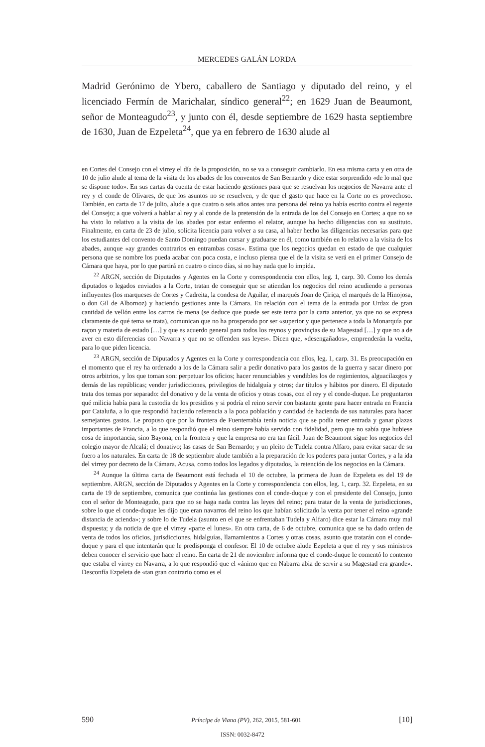MERCEDES GALÁN LORDA
Madrid Gerónimo de Ybero, caballero de Santiago y diputado del reino, y el licenciado Fermín de Marichalar, síndico general<sup>22</sup>; en 1629 Juan de Beaumont, señor de Monteagudo<sup>23</sup>, y junto con él, desde septiembre de 1629 hasta septiembre de 1630, Juan de Ezpeleta<sup>24</sup>, que ya en febrero de 1630 alude al
en Cortes del Consejo con el virrey el día de la proposición, no se va a conseguir cambiarlo. En esa misma carta y en otra de 10 de julio alude al tema de la visita de los abades de los conventos de San Bernardo y dice estar sorprendido «de lo mal que se dispone todo». En sus cartas da cuenta de estar haciendo gestiones para que se resuelvan los negocios de Navarra ante el rey y el conde de Olivares, de que los asuntos no se resuelven, y de que el gasto que hace en la Corte no es provechoso. También, en carta de 17 de julio, alude a que cuatro o seis años antes una persona del reino ya había escrito contra el regente del Consejo; a que volverá a hablar al rey y al conde de la pretensión de la entrada de los del Consejo en Cortes; a que no se ha visto lo relativo a la visita de los abades por estar enfermo el relator, aunque ha hecho diligencias con su sustituto. Finalmente, en carta de 23 de julio, solicita licencia para volver a su casa, al haber hecho las diligencias necesarias para que los estudiantes del convento de Santo Domingo puedan cursar y graduarse en él, como también en lo relativo a la visita de los abades, aunque «ay grandes contrarios en entrambas cosas». Estima que los negocios quedan en estado de que cualquier persona que se nombre los pueda acabar con poca costa, e incluso piensa que el de la visita se verá en el primer Consejo de Cámara que haya, por lo que partirá en cuatro o cinco días, si no hay nada que lo impida.
<sup>22</sup> ARGN, sección de Diputados y Agentes en la Corte y correspondencia con ellos, leg. 1, carp. 30. Como los demás diputados o legados enviados a la Corte, tratan de conseguir que se atiendan los negocios del reino acudiendo a personas influyentes (los marqueses de Cortes y Cadreita, la condesa de Aguilar, el marqués Joan de Çiriça, el marqués de la Hinojosa, o don Gil de Albornoz) y haciendo gestiones ante la Cámara. En relación con el tema de la entrada por Urdax de gran cantidad de vellón entre los carros de mena (se deduce que puede ser este tema por la carta anterior, ya que no se expresa claramente de qué tema se trata), comunican que no ha prosperado por ser «superior y que pertenece a toda la Monarquía por raçon y materia de estado […] y que es acuerdo general para todos los reynos y provinçias de su Magestad […] y que no a de aver en esto diferencias con Navarra y que no se offenden sus leyes». Dicen que, «desengañados», emprenderán la vuelta, para lo que piden licencia.
<sup>23</sup> ARGN, sección de Diputados y Agentes en la Corte y correspondencia con ellos, leg. 1, carp. 31. Es preocupación en el momento que el rey ha ordenado a los de la Cámara salir a pedir donativo para los gastos de la guerra y sacar dinero por otros arbitrios, y los que toman son: perpetuar los oficios; hacer renunciables y vendibles los de regimientos, alguacilazgos y demás de las repúblicas; vender jurisdicciones, privilegios de hidalguía y otros; dar títulos y hábitos por dinero. El diputado trata dos temas por separado: del donativo y de la venta de oficios y otras cosas, con el rey y el conde-duque. Le preguntaron qué milicia había para la custodia de los presidios y si podría el reino servir con bastante gente para hacer entrada en Francia por Cataluña, a lo que respondió haciendo referencia a la poca población y cantidad de hacienda de sus naturales para hacer semejantes gastos. Le propuso que por la frontera de Fuenterrabía tenía noticia que se podía tener entrada y ganar plazas importantes de Francia, a lo que respondió que el reino siempre había servido con fidelidad, pero que no sabía que hubiese cosa de importancia, sino Bayona, en la frontera y que la empresa no era tan fácil. Juan de Beaumont sigue los negocios del colegio mayor de Alcalá; el donativo; las casas de San Bernardo; y un pleito de Tudela contra Alfaro, para evitar sacar de su fuero a los naturales. En carta de 18 de septiembre alude también a la preparación de los poderes para juntar Cortes, y a la ida del virrey por decreto de la Cámara. Acusa, como todos los legados y diputados, la retención de los negocios en la Cámara.
<sup>24</sup> Aunque la última carta de Beaumont está fechada el 10 de octubre, la primera de Juan de Ezpeleta es del 19 de septiembre. ARGN, sección de Diputados y Agentes en la Corte y correspondencia con ellos, leg. 1, carp. 32. Ezpeleta, en su carta de 19 de septiembre, comunica que continúa las gestiones con el conde-duque y con el presidente del Consejo, junto con el señor de Monteagudo, para que no se haga nada contra las leyes del reino; para tratar de la venta de jurisdicciones, sobre lo que el conde-duque les dijo que eran navarros del reino los que habían solicitado la venta por tener el reino «grande distancia de acienda»; y sobre lo de Tudela (asunto en el que se enfrentaban Tudela y Alfaro) dice estar la Cámara muy mal dispuesta; y da noticia de que el virrey «parte el lunes». En otra carta, de 6 de octubre, comunica que se ha dado orden de venta de todos los oficios, jurisdicciones, hidalguías, llamamientos a Cortes y otras cosas, asunto que tratarán con el conde-duque y para el que intentarán que le predisponga el confesor. El 10 de octubre alude Ezpeleta a que el rey y sus ministros deben conocer el servicio que hace el reino. En carta de 21 de noviembre informa que el conde-duque le comentó lo contento que estaba el virrey en Navarra, a lo que respondió que el «ánimo que en Nabarra abia de servir a su Magestad era grande». Desconfía Ezpeleta de «tan gran contrario como es el
590 Príncipe de Viana (PV), 262, 2015, 581-601 [10]
ISSN: 0032-8472